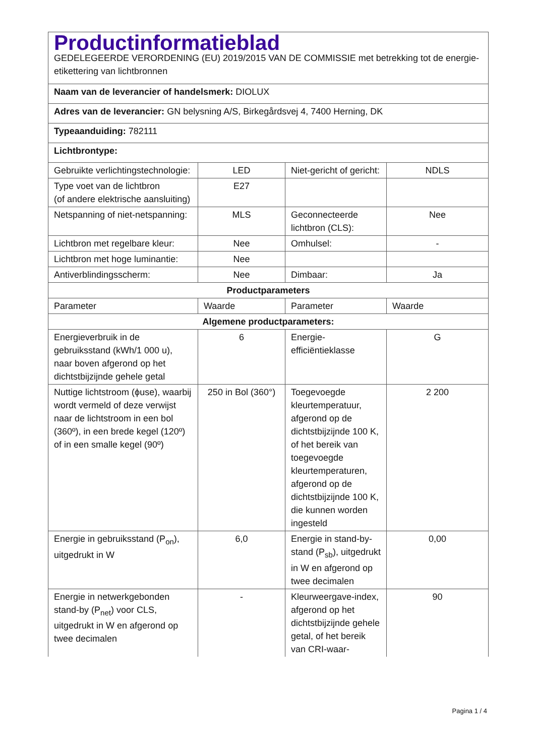| Productinformatieblad GEDELEGEERDE VERORDENING (EU) 2019/2015 VAN DE COMMISSIE met betrekking tot de energie-etikettering van lichtbronnen | | | |
| Naam van de leverancier of handelsmerk: DIOLUX | | | |
| Adres van de leverancier: GN belysning A/S, Birkegårdsvej 4, 7400 Herning, DK | | | |
| Typeaanduiding: 782111 | | | |
| Lichtbrontype: | | | |
| Gebruikte verlichtingstechnologie: | LED | Niet-gericht of gericht: | NDLS |
| Type voet van de lichtbron (of andere elektrische aansluiting) | E27 | | |
| Netspanning of niet-netspanning: | MLS | Geconnecteerde lichtbron (CLS): | Nee |
| Lichtbron met regelbare kleur: | Nee | Omhulsel: | - |
| Lichtbron met hoge luminantie: | Nee | | |
| Antiverblindingsscherm: | Nee | Dimbaar: | Ja |
| Productparameters | | | |
| Parameter | Waarde | Parameter | Waarde |
| Algemene productparameters: | | | |
| Energieverbruik in de gebruiksstand (kWh/1 000 u), naar boven afgerond op het dichtstbijzijnde gehele getal | 6 | Energie-efficiëntieklasse | G |
| Nuttige lichtstroom (ϕuse), waarbij wordt vermeld of deze verwijst naar de lichtstroom in een bol (360º), in een brede kegel (120º) of in een smalle kegel (90º) | 250 in Bol (360°) | Toegevoegde kleurtemperatuur, afgerond op de dichtstbijzijnde 100 K, of het bereik van toegevoegde kleurtemperaturen, afgerond op de dichtstbijzijnde 100 K, die kunnen worden ingesteld | 2 200 |
| Energie in gebruiksstand (P<sub>on</sub>), uitgedrukt in W | 6,0 | Energie in stand-by-stand (P<sub>sb</sub>), uitgedrukt in W en afgerond op twee decimalen | 0,00 |
| Energie in netwerkgebonden stand-by (P<sub>net</sub>) voor CLS, uitgedrukt in W en afgerond op twee decimalen | - | Kleurweergave-index, afgerond op het dichtstbijzijnde gehele getal, of het bereik van CRI-waar- | 90 |
Pagina 1 / 4